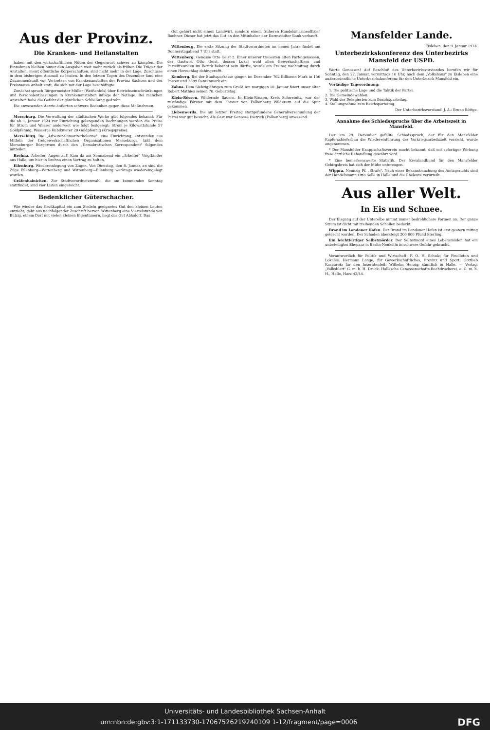Aus der Provinz.
Die Kranken- und Heilanstalten
haben mit den wirtschaftlichen Nöten der Gegenwart schwer zu kämpfen. Die Einnahmen bleiben hinter den Ausgaben weit mehr zurück als früher. Die Träger der Anstalten, meist öffentliche Körperschaften, sind nicht mehr in der Lage, Zuschüsse in dem bisherigen Ausmaß zu leisten. In den letzten Tagen des Dezember fand eine Zusammenkunft von Vertretern von Krankenanstalten der Provinz Sachsen und des Freistaates Anhalt statt, die sich mit der Lage beschäftigte.
Zunächst sprach Bürgermeister Müller (Weißenfels) über Betriebseinschränkungen und Personalentlassungen in Krankenanstalten infolge der Notlage. Bei manchen Anstalten habe die Gefahr der gänzlichen Schließung gedroht.
Die anwesenden Aerzte äußerten schwere Bedenken gegen diese Maßnahmen.
Merseburg. Die Verwaltung der städtischen Werke gibt folgendes bekannt: Für die ab 1. Januar 1924 zur Einziehung gelangenden Rechnungen werden die Preise für Strom und Wasser anderweit wie folgt festgelegt: Strom je Kilowattstunde 57 Goldpfennig, Wasser je Kubikmeter 20 Goldpfennig (Kriegspreise).
Merseburg. Die „Arbeiter-Samariterkolonne", eine Einrichtung, entstanden aus Mitteln der freigewerkschaftlichen Organisationen Merseburgs, läßt dem Merseburger Bürgertum durch den „Demokratischen Korrespondent" folgendes mitteilen.
Brehna. Arbeiter, Augen auf! Kam da am Sonnabend ein „Arbeiter" Voigtländer aus Halle, um hier in Brehna einen Vortrag zu halten.
Eilenburg. Wiedereinlegung von Zügen. Von Dienstag, den 8. Januar, an sind die Züge Eilenburg—Wittenberg und Wittenberg—Eilenburg werktags wiedereingelegt worden.
Gräfenhainichen. Zur Stadtverordnetenwahl, die am kommenden Sonntag stattfindet, sind vier Listen eingereicht.
Bedenklicher Güterschacher.
Wie wieder das Großkapital ein zum Siedeln geeignetes Gut den kleinen Leuten entzieht, geht aus nachfolgender Zuschrift hervor. Wittenberg eine Viertelstunde von Bülzig, einem Dorf mit vielen kleinen Eigentümern, liegt das Gut Abtsdorf. Das
Gut gehört nicht einem Landwirt, sondern einem früheren Handelsmarineoffizier Boehner. Dieser hat jetzt das Gut an den Mitinhaber der Darmstädter Bank verkauft.
Wittenberg. Die erste Sitzung der Stadtverordneten im neuen Jahre findet am Donnerstagabend 7 Uhr statt.
Wittenberg. Genosse Otto Geist †. Einer unserer treuesten alten Parteigenossen, der Gastwirt Otto Geist, dessen Lokal wohl allen Gewerkschaftlern und Parteifreunden im Bezirk bekannt sein dürfte, wurde am Freitag nachmittag durch einen Herzschlag dahingerafft.
Kemberg. Bei der Stadtsparkasse gingen im Dezember 762 Billionen Mark in 156 Posten und 3399 Rentenmark ein.
Zahna. Dem Siebzigjährigen zum Gruß! Am morgigen 10. Januar feiert unser alter Robert Mathies seinen 70. Geburtstag.
Klein-Rössen. Wildernde Bauern. In Klein-Rössen, Kreis Schweinitz, war der zuständige Förster mit dem Förster von Falkenberg Wilderern auf die Spur gekommen.
Liebenwerda. Die am letzten Freitag stattgefundene Generalversammlung der Partei war gut besucht. Als Gast war Genosse Dietrich (Falkenberg) anwesend.
Mansfelder Lande.
Eisleben, den 9. Januar 1924.
Unterbezirkskonferenz des Unterbezirks Mansfeld der USPD.
Werte Genossen! Auf Beschluß des Unterbezirksvorstandes berufen wir für Sonntag, den 27. Januar, vormittags 10 Uhr, nach dem „Volkshaus" zu Eisleben eine außerordentliche Unterbezirkskonferenz für den Unterbezirk Mansfeld ein.
Vorläufige Tagesordnung:
1. Die politische Lage und die Taktik der Partei.
2. Die Gemeindewahlen.
3. Wahl der Delegierten zum Bezirksparteitag.
4. Stellungnahme zum Reichsparteitag.
Der Unterbezirksvorstand. J. A.: Bruno Böttge.
Annahme des Schiedsspruchs über die Arbeitszeit in Mansfeld.
Der am 29. Dezember gefällte Schiedsspruch, der für den Mansfelder Kupferschieferbau die Wiedereinführung der Vorkriegsarbeitszeit vorsieht, wurde angenommen.
* Der Mansfelder Knappschaftsverein macht bekannt, daß mit sofortiger Wirkung freie ärztliche Behandlung gewährt wird.
* Eine bemerkenswerte Statistik. Der Kreislandbund für den Mansfelder Gebirgskreis hat sich der Mühe unterzogen.
Wippra. Neunzig Pf. „Strafe". Nach einer Bekanntmachung des Amtsgerichts sind der Handelsmann Otto Solle in Halle und die Eheleute verurteilt.
Aus aller Welt.
In Eis und Schnee.
Der Eisgang auf der Unterelbe nimmt immer bedrohlichere Formen an. Der ganze Strom ist dicht mit treibenden Schollen bedeckt.
Brand im Londoner Hafen. Der Brand im Londoner Hafen ist erst gestern mittag gelöscht worden. Der Schaden übersteigt 200 000 Pfund Sterling.
Ein leichtfertiger Selbstmörder. Der Selbstmord eines Lebensmüden hat ein unbeteiligtes Ehepaar in Berlin-Neukölln in schwere Gefahr gebracht.
Verantwortlich für Politik und Wirtschaft: F. O. H. Schulz; für Feuilleton und Lokales: Hermann Lange; für Gewerkschaftliches, Provinz und Sport: Gottlieb Kasparek; für den Inseratenteil: Wilhelm Herzig; sämtlich in Halle. — Verlag: „Volksblatt" G. m. b. H. Druck: Hallesche Genossenschafts-Buchdruckerei, e. G. m. b. H., Halle, Harz 42/44.
Universitäts- und Landesbibliothek Sachsen-Anhalt
urn:nbn:de:gbv:3:1-171133730-17067526219240109 1-12/fragment/page=0006 DFG